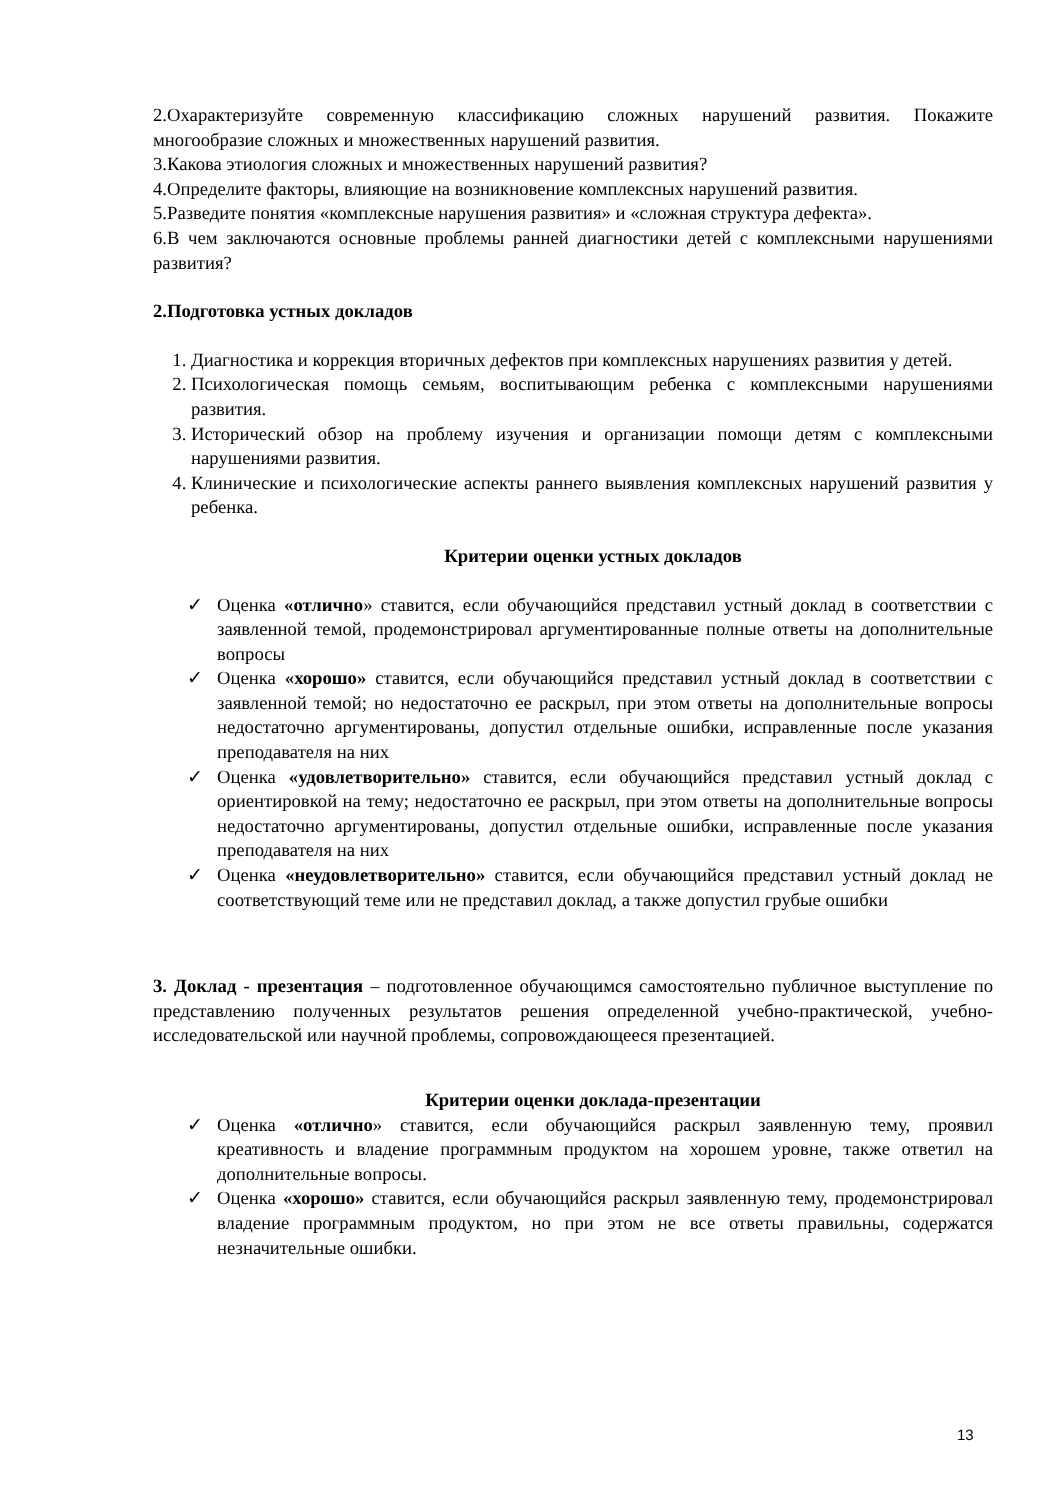2.Охарактеризуйте современную классификацию сложных нарушений развития. Покажите многообразие сложных и множественных нарушений развития.
3.Какова этиология сложных и множественных нарушений развития?
4.Определите факторы, влияющие на возникновение комплексных нарушений развития.
5.Разведите понятия «комплексные нарушения развития» и «сложная структура дефекта».
6.В чем заключаются основные проблемы ранней диагностики детей с комплексными нарушениями развития?
2.Подготовка устных докладов
1. Диагностика и коррекция вторичных дефектов при комплексных нарушениях развития у детей.
2. Психологическая помощь семьям, воспитывающим ребенка с комплексными нарушениями развития.
3. Исторический обзор на проблему изучения и организации помощи детям с комплексными нарушениями развития.
4. Клинические и психологические аспекты раннего выявления комплексных нарушений развития у ребенка.
Критерии оценки устных докладов
✓ Оценка «отлично» ставится, если обучающийся представил устный доклад в соответствии с заявленной темой, продемонстрировал аргументированные полные ответы на дополнительные вопросы
✓ Оценка «хорошо» ставится, если обучающийся представил устный доклад в соответствии с заявленной темой; но недостаточно ее раскрыл, при этом ответы на дополнительные вопросы недостаточно аргументированы, допустил отдельные ошибки, исправленные после указания преподавателя на них
✓ Оценка «удовлетворительно» ставится, если обучающийся представил устный доклад с ориентировкой на тему; недостаточно ее раскрыл, при этом ответы на дополнительные вопросы недостаточно аргументированы, допустил отдельные ошибки, исправленные после указания преподавателя на них
✓ Оценка «неудовлетворительно» ставится, если обучающийся представил устный доклад не соответствующий теме или не представил доклад, а также допустил грубые ошибки
3. Доклад - презентация – подготовленное обучающимся самостоятельно публичное выступление по представлению полученных результатов решения определенной учебно-практической, учебно-исследовательской или научной проблемы, сопровождающееся презентацией.
Критерии оценки доклада-презентации
✓ Оценка «отлично» ставится, если обучающийся раскрыл заявленную тему, проявил креативность и владение программным продуктом на хорошем уровне, также ответил на дополнительные вопросы.
✓ Оценка «хорошо» ставится, если обучающийся раскрыл заявленную тему, продемонстрировал владение программным продуктом, но при этом не все ответы правильны, содержатся незначительные ошибки.
13